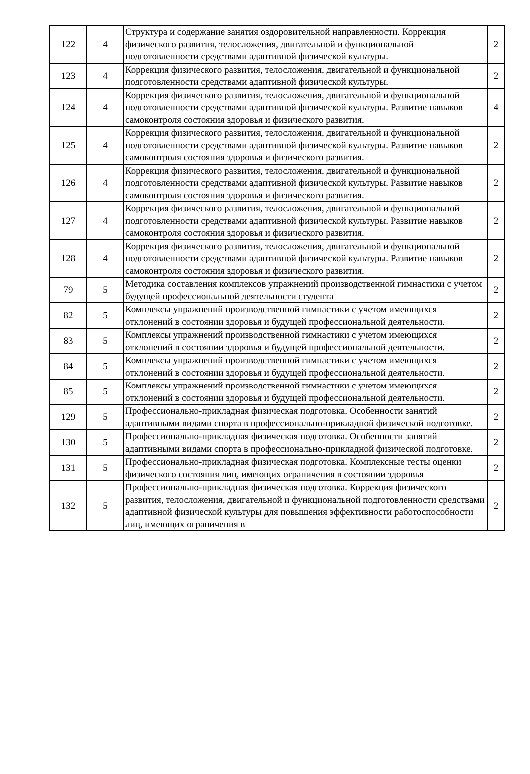| 122 | 4 | Структура и содержание занятия оздоровительной направленности. Коррекция физического развития, телосложения, двигательной и функциональной подготовленности средствами адаптивной физической культуры. | 2 |
| 123 | 4 | Коррекция физического развития, телосложения, двигательной и функциональной подготовленности средствами адаптивной физической культуры. | 2 |
| 124 | 4 | Коррекция физического развития, телосложения, двигательной и функциональной подготовленности средствами адаптивной физической культуры. Развитие навыков самоконтроля состояния здоровья и физического развития. | 4 |
| 125 | 4 | Коррекция физического развития, телосложения, двигательной и функциональной подготовленности средствами адаптивной физической культуры. Развитие навыков самоконтроля состояния здоровья и физического развития. | 2 |
| 126 | 4 | Коррекция физического развития, телосложения, двигательной и функциональной подготовленности средствами адаптивной физической культуры. Развитие навыков самоконтроля состояния здоровья и физического развития. | 2 |
| 127 | 4 | Коррекция физического развития, телосложения, двигательной и функциональной подготовленности средствами адаптивной физической культуры. Развитие навыков самоконтроля состояния здоровья и физического развития. | 2 |
| 128 | 4 | Коррекция физического развития, телосложения, двигательной и функциональной подготовленности средствами адаптивной физической культуры. Развитие навыков самоконтроля состояния здоровья и физического развития. | 2 |
| 79 | 5 | Методика составления комплексов упражнений производственной гимнастики с учетом будущей профессиональной деятельности студента | 2 |
| 82 | 5 | Комплексы упражнений производственной гимнастики с учетом имеющихся отклонений в состоянии здоровья и будущей профессиональной деятельности. | 2 |
| 83 | 5 | Комплексы упражнений производственной гимнастики с учетом имеющихся отклонений в состоянии здоровья и будущей профессиональной деятельности. | 2 |
| 84 | 5 | Комплексы упражнений производственной гимнастики с учетом имеющихся отклонений в состоянии здоровья и будущей профессиональной деятельности. | 2 |
| 85 | 5 | Комплексы упражнений производственной гимнастики с учетом имеющихся отклонений в состоянии здоровья и будущей профессиональной деятельности. | 2 |
| 129 | 5 | Профессионально-прикладная физическая подготовка. Особенности занятий адаптивными видами спорта в профессионально-прикладной физической подготовке. | 2 |
| 130 | 5 | Профессионально-прикладная физическая подготовка. Особенности занятий адаптивными видами спорта в профессионально-прикладной физической подготовке. | 2 |
| 131 | 5 | Профессионально-прикладная физическая подготовка. Комплексные тесты оценки физического состояния лиц, имеющих ограничения в состоянии здоровья | 2 |
| 132 | 5 | Профессионально-прикладная физическая подготовка. Коррекция физического развития, телосложения, двигательной и функциональной подготовленности средствами адаптивной физической культуры для повышения эффективности работоспособности лиц, имеющих ограничения в | 2 |